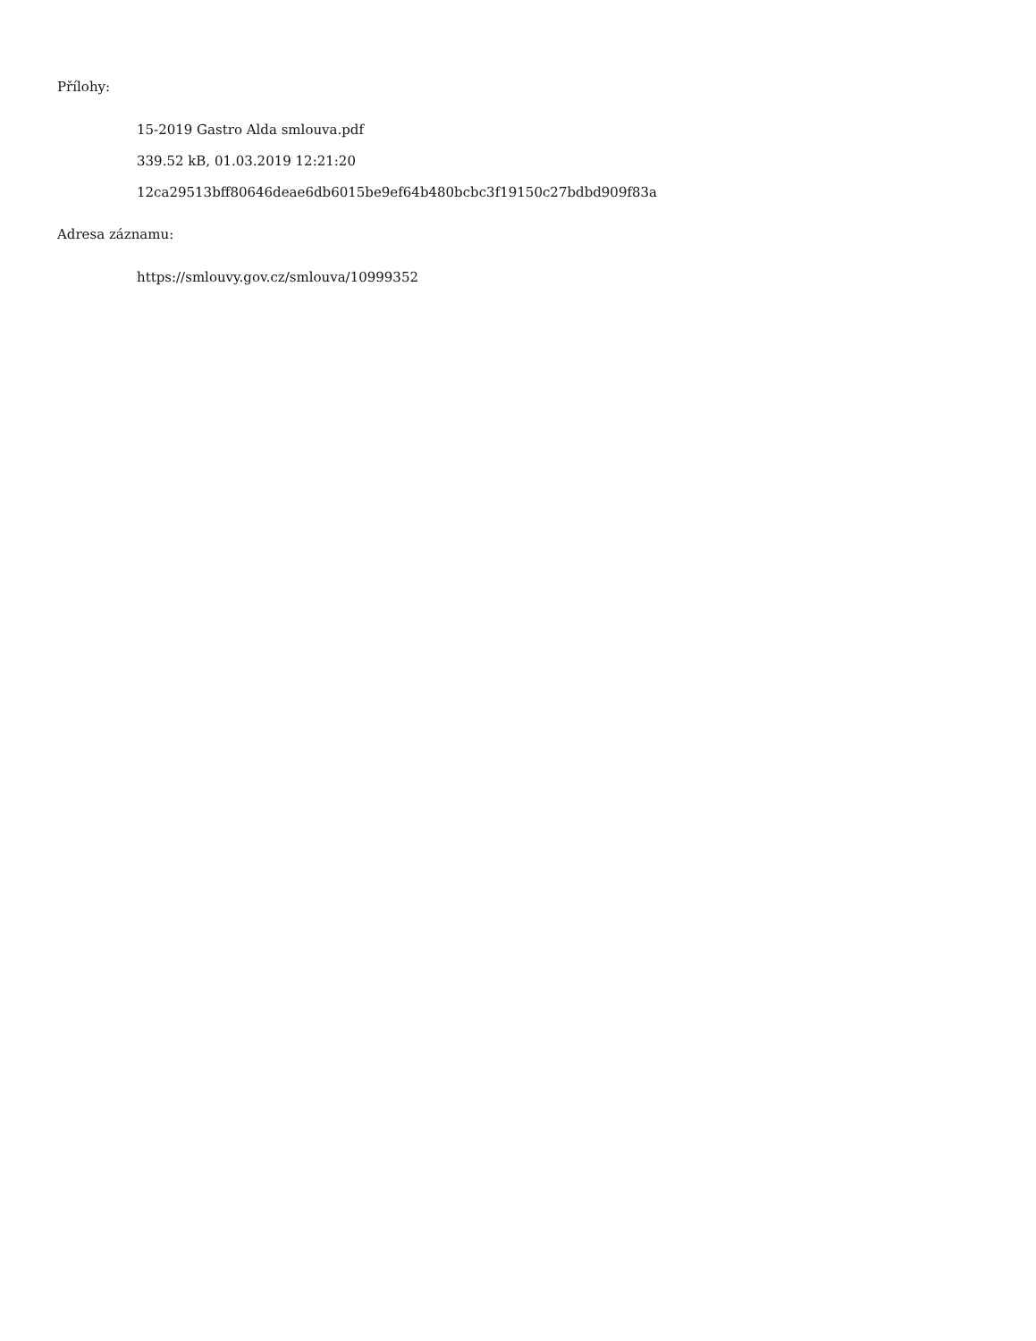Přílohy:
15-2019 Gastro Alda smlouva.pdf
339.52 kB, 01.03.2019 12:21:20
12ca29513bff80646deae6db6015be9ef64b480bcbc3f19150c27bdbd909f83a
Adresa záznamu:
https://smlouvy.gov.cz/smlouva/10999352